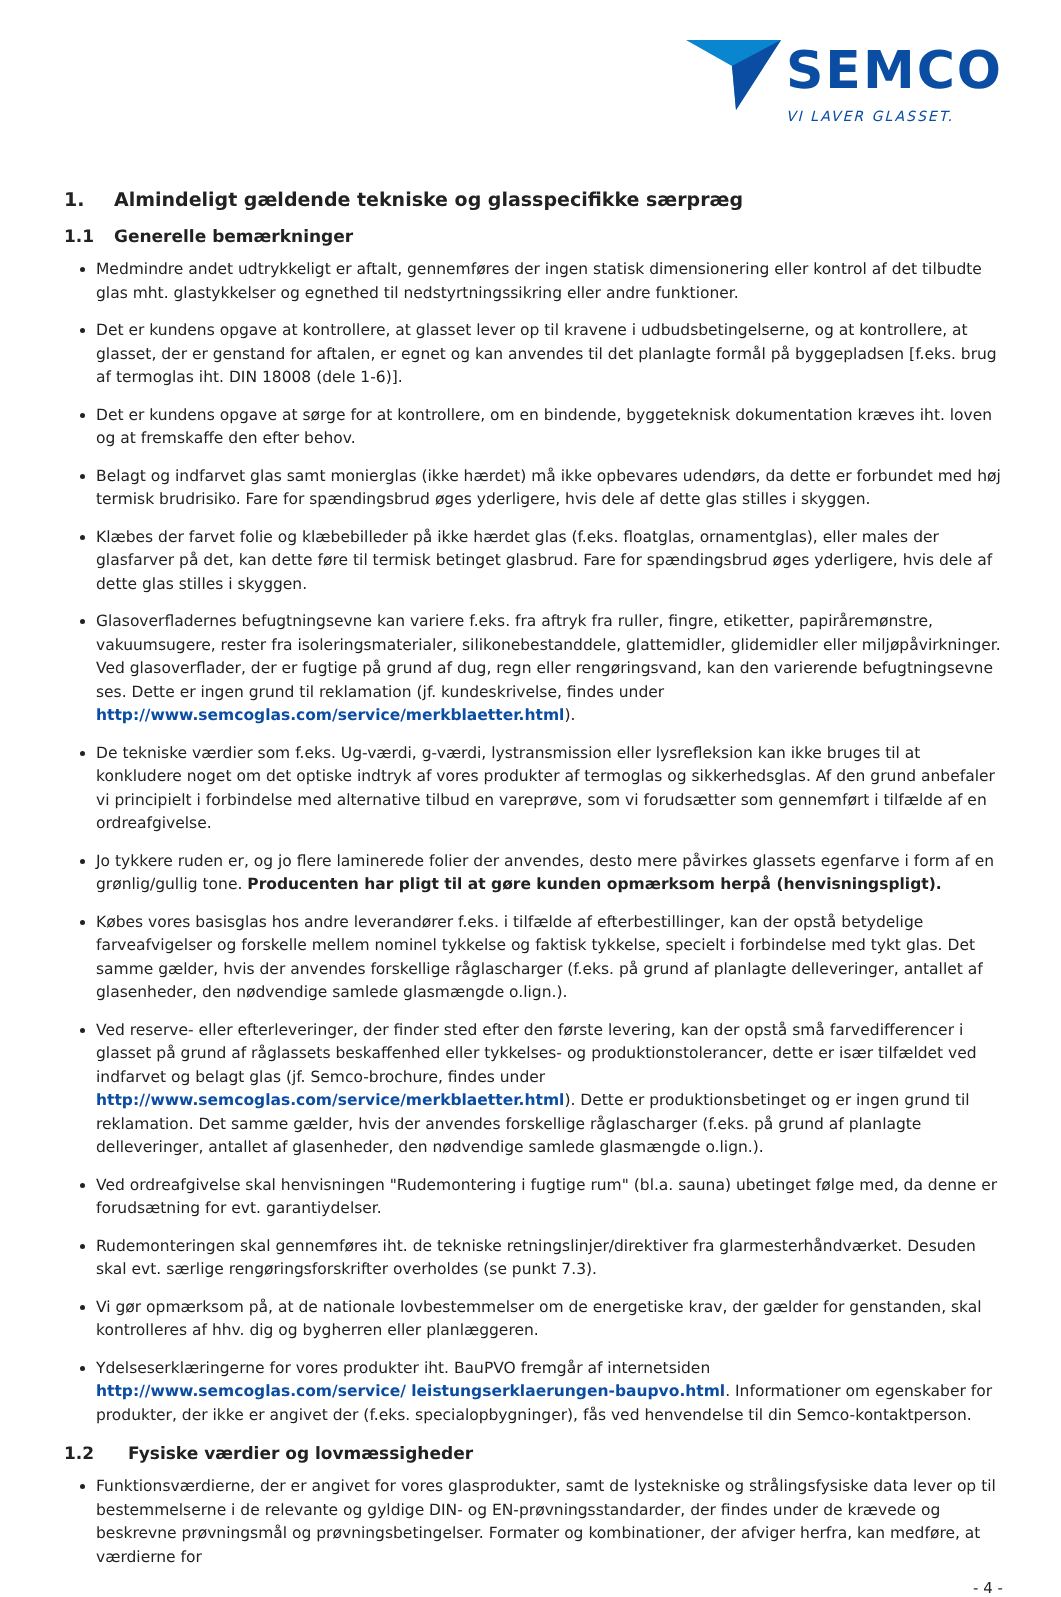SEMCO
VI LAVER GLASSET.
1. Almindeligt gældende tekniske og glasspecifikke særpræg
1.1 Generelle bemærkninger
Medmindre andet udtrykkeligt er aftalt, gennemføres der ingen statisk dimensionering eller kontrol af det tilbudte glas mht. glastykkelser og egnethed til nedstyrtningssikring eller andre funktioner.
Det er kundens opgave at kontrollere, at glasset lever op til kravene i udbudsbetingelserne, og at kontrollere, at glasset, der er genstand for aftalen, er egnet og kan anvendes til det planlagte formål på byggepladsen [f.eks. brug af termoglas iht. DIN 18008 (dele 1-6)].
Det er kundens opgave at sørge for at kontrollere, om en bindende, byggeteknisk dokumentation kræves iht. loven og at fremskaffe den efter behov.
Belagt og indfarvet glas samt monierglas (ikke hærdet) må ikke opbevares udendørs, da dette er forbundet med høj termisk brudrisiko. Fare for spændingsbrud øges yderligere, hvis dele af dette glas stilles i skyggen.
Klæbes der farvet folie og klæbebilleder på ikke hærdet glas (f.eks. floatglas, ornamentglas), eller males der glasfarver på det, kan dette føre til termisk betinget glasbrud. Fare for spændingsbrud øges yderligere, hvis dele af dette glas stilles i skyggen.
Glasoverfladernes befugtningsevne kan variere f.eks. fra aftryk fra ruller, fingre, etiketter, papiråremønstre, vakuumsugere, rester fra isoleringsmaterialer, silikonebestanddele, glattemidler, glidemidler eller miljøpåvirkninger. Ved glasoverflader, der er fugtige på grund af dug, regn eller rengøringsvand, kan den varierende befugtningsevne ses. Dette er ingen grund til reklamation (jf. kundeskrivelse, findes under http://www.semcoglas.com/service/merkblaetter.html).
De tekniske værdier som f.eks. Ug-værdi, g-værdi, lystransmission eller lysrefleksion kan ikke bruges til at konkludere noget om det optiske indtryk af vores produkter af termoglas og sikkerhedsglas. Af den grund anbefaler vi principielt i forbindelse med alternative tilbud en vareprøve, som vi forudsætter som gennemført i tilfælde af en ordreafgivelse.
Jo tykkere ruden er, og jo flere laminerede folier der anvendes, desto mere påvirkes glassets egenfarve i form af en grønlig/gullig tone. Producenten har pligt til at gøre kunden opmærksom herpå (henvisningspligt).
Købes vores basisglas hos andre leverandører f.eks. i tilfælde af efterbestillinger, kan der opstå betydelige farveafvigelser og forskelle mellem nominel tykkelse og faktisk tykkelse, specielt i forbindelse med tykt glas. Det samme gælder, hvis der anvendes forskellige råglascharger (f.eks. på grund af planlagte delleveringer, antallet af glasenheder, den nødvendige samlede glasmængde o.lign.).
Ved reserve- eller efterleveringer, der finder sted efter den første levering, kan der opstå små farvedifferencer i glasset på grund af råglassets beskaffenhed eller tykkelses- og produktionstolerancer, dette er især tilfældet ved indfarvet og belagt glas (jf. Semco-brochure, findes under http://www.semcoglas.com/service/merkblaetter.html). Dette er produktionsbetinget og er ingen grund til reklamation. Det samme gælder, hvis der anvendes forskellige råglascharger (f.eks. på grund af planlagte delleveringer, antallet af glasenheder, den nødvendige samlede glasmængde o.lign.).
Ved ordreafgivelse skal henvisningen "Rudemontering i fugtige rum" (bl.a. sauna) ubetinget følge med, da denne er forudsætning for evt. garantiydelser.
Rudemonteringen skal gennemføres iht. de tekniske retningslinjer/direktiver fra glarmesterhåndværket. Desuden skal evt. særlige rengøringsforskrifter overholdes (se punkt 7.3).
Vi gør opmærksom på, at de nationale lovbestemmelser om de energetiske krav, der gælder for genstanden, skal kontrolleres af hhv. dig og bygherren eller planlæggeren.
Ydelseserklæringerne for vores produkter iht. BauPVO fremgår af internetsiden http://www.semcoglas.com/service/ leistungserklaerungen-baupvo.html. Informationer om egenskaber for produkter, der ikke er angivet der (f.eks. specialopbygninger), fås ved henvendelse til din Semco-kontaktperson.
1.2 Fysiske værdier og lovmæssigheder
Funktionsværdierne, der er angivet for vores glasprodukter, samt de lystekniske og strålingsfysiske data lever op til bestemmelserne i de relevante og gyldige DIN- og EN-prøvningsstandarder, der findes under de krævede og beskrevne prøvningsmål og prøvningsbetingelser. Formater og kombinationer, der afviger herfra, kan medføre, at værdierne for
- 4 -